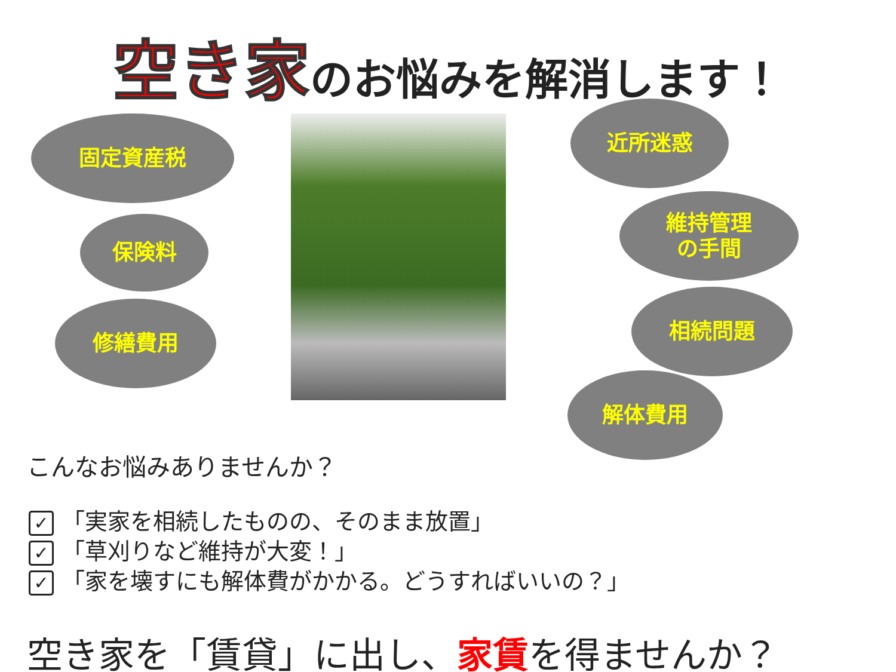空き家のお悩みを解消します！
固定資産税
保険料
修繕費用
近所迷惑
維持管理
の手間
相続問題
解体費用
こんなお悩みありませんか？
✓ 「実家を相続したものの、そのまま放置」
✓ 「草刈りなど維持が大変！」
✓ 「家を壊すにも解体費がかかる。どうすればいいの？」
空き家を「賃貸」に出し、家賃を得ませんか？